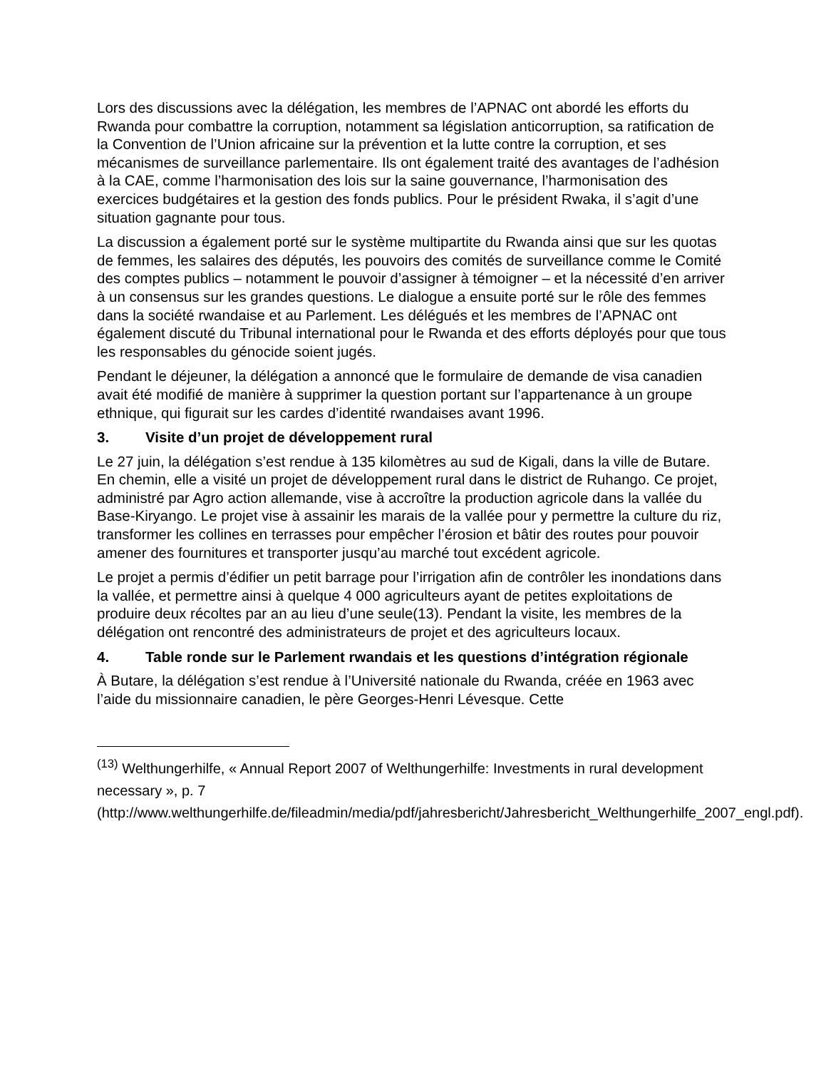Lors des discussions avec la délégation, les membres de l’APNAC ont abordé les efforts du Rwanda pour combattre la corruption, notamment sa législation anticorruption, sa ratification de la Convention de l’Union africaine sur la prévention et la lutte contre la corruption, et ses mécanismes de surveillance parlementaire. Ils ont également traité des avantages de l’adhésion à la CAE, comme l’harmonisation des lois sur la saine gouvernance, l’harmonisation des exercices budgétaires et la gestion des fonds publics. Pour le président Rwaka, il s’agit d’une situation gagnante pour tous.
La discussion a également porté sur le système multipartite du Rwanda ainsi que sur les quotas de femmes, les salaires des députés, les pouvoirs des comités de surveillance comme le Comité des comptes publics – notamment le pouvoir d’assigner à témoigner – et la nécessité d’en arriver à un consensus sur les grandes questions. Le dialogue a ensuite porté sur le rôle des femmes dans la société rwandaise et au Parlement. Les délégués et les membres de l’APNAC ont également discuté du Tribunal international pour le Rwanda et des efforts déployés pour que tous les responsables du génocide soient jugés.
Pendant le déjeuner, la délégation a annoncé que le formulaire de demande de visa canadien avait été modifié de manière à supprimer la question portant sur l’appartenance à un groupe ethnique, qui figurait sur les cardes d’identité rwandaises avant 1996.
3. Visite d’un projet de développement rural
Le 27 juin, la délégation s’est rendue à 135 kilomètres au sud de Kigali, dans la ville de Butare. En chemin, elle a visité un projet de développement rural dans le district de Ruhango. Ce projet, administré par Agro action allemande, vise à accroître la production agricole dans la vallée du Base-Kiryango. Le projet vise à assainir les marais de la vallée pour y permettre la culture du riz, transformer les collines en terrasses pour empêcher l’érosion et bâtir des routes pour pouvoir amener des fournitures et transporter jusqu’au marché tout excédent agricole.
Le projet a permis d’édifier un petit barrage pour l’irrigation afin de contrôler les inondations dans la vallée, et permettre ainsi à quelque 4 000 agriculteurs ayant de petites exploitations de produire deux récoltes par an au lieu d’une seule(13). Pendant la visite, les membres de la délégation ont rencontré des administrateurs de projet et des agriculteurs locaux.
4. Table ronde sur le Parlement rwandais et les questions d’intégration régionale
À Butare, la délégation s’est rendue à l’Université nationale du Rwanda, créée en 1963 avec l’aide du missionnaire canadien, le père Georges-Henri Lévesque. Cette
<sup>(13)</sup> Welthungerhilfe, « Annual Report 2007 of Welthungerhilfe: Investments in rural development necessary », p. 7 (http://www.welthungerhilfe.de/fileadmin/media/pdf/jahresbericht/Jahresbericht_Welthungerhilfe_2007_engl.pdf).